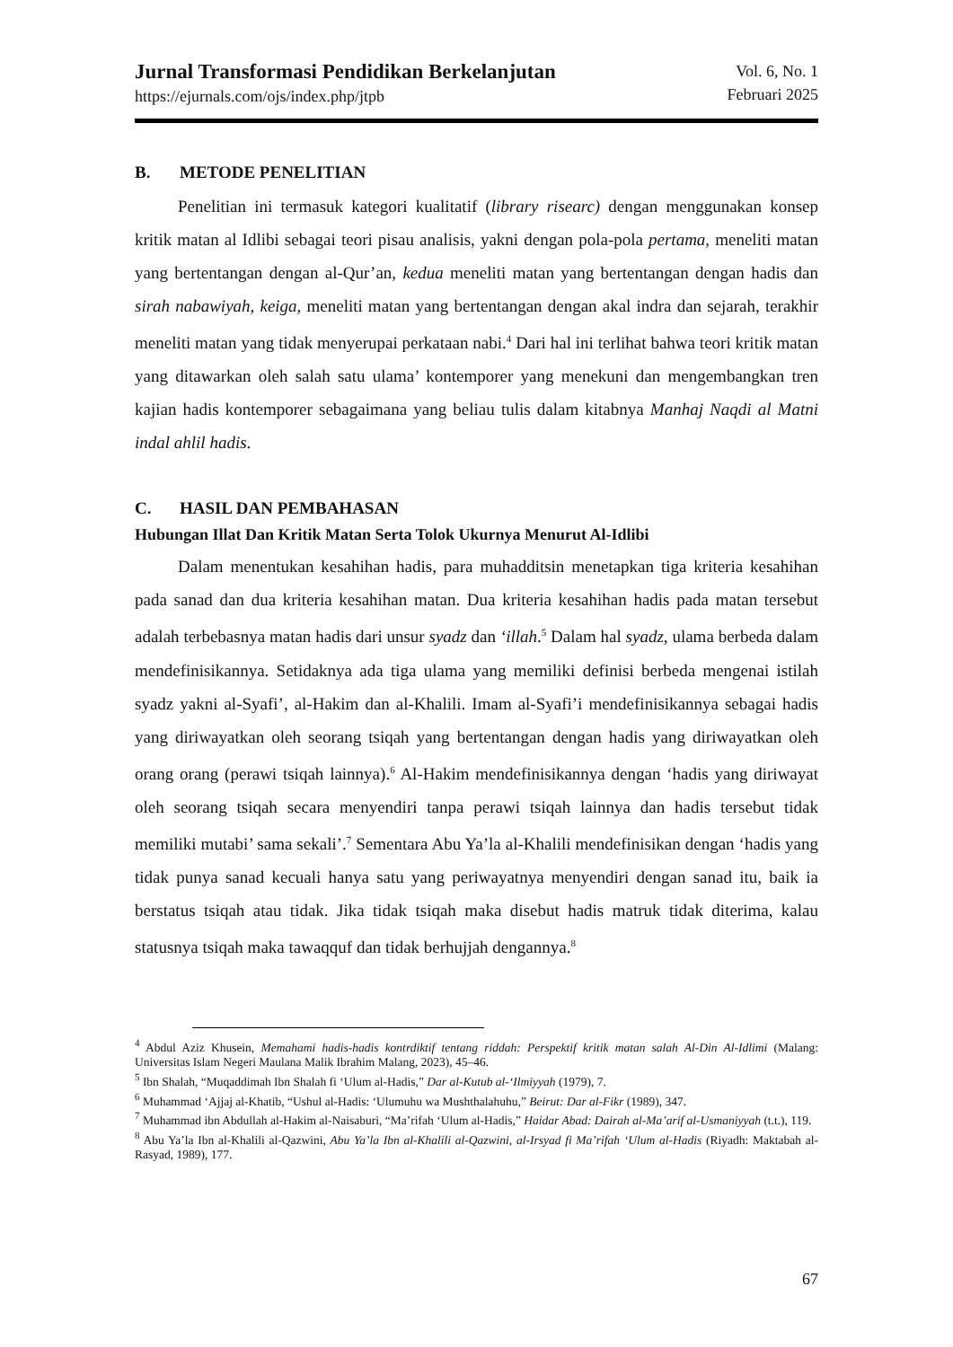Jurnal Transformasi Pendidikan Berkelanjutan
https://ejurnals.com/ojs/index.php/jtpb
Vol. 6, No. 1
Februari 2025
B. METODE PENELITIAN
Penelitian ini termasuk kategori kualitatif (library risearc) dengan menggunakan konsep kritik matan al Idlibi sebagai teori pisau analisis, yakni dengan pola-pola pertama, meneliti matan yang bertentangan dengan al-Qur’an, kedua meneliti matan yang bertentangan dengan hadis dan sirah nabawiyah, keiga, meneliti matan yang bertentangan dengan akal indra dan sejarah, terakhir meneliti matan yang tidak menyerupai perkataan nabi.<sup>4</sup> Dari hal ini terlihat bahwa teori kritik matan yang ditawarkan oleh salah satu ulama’ kontemporer yang menekuni dan mengembangkan tren kajian hadis kontemporer sebagaimana yang beliau tulis dalam kitabnya Manhaj Naqdi al Matni indal ahlil hadis.
C. HASIL DAN PEMBAHASAN
Hubungan Illat Dan Kritik Matan Serta Tolok Ukurnya Menurut Al-Idlibi
Dalam menentukan kesahihan hadis, para muhadditsin menetapkan tiga kriteria kesahihan pada sanad dan dua kriteria kesahihan matan. Dua kriteria kesahihan hadis pada matan tersebut adalah terbebasnya matan hadis dari unsur syadz dan ‘illah.<sup>5</sup> Dalam hal syadz, ulama berbeda dalam mendefinisikannya. Setidaknya ada tiga ulama yang memiliki definisi berbeda mengenai istilah syadz yakni al-Syafi’, al-Hakim dan al-Khalili. Imam al-Syafi’i mendefinisikannya sebagai hadis yang diriwayatkan oleh seorang tsiqah yang bertentangan dengan hadis yang diriwayatkan oleh orang orang (perawi tsiqah lainnya).<sup>6</sup> Al-Hakim mendefinisikannya dengan ‘hadis yang diriwayat oleh seorang tsiqah secara menyendiri tanpa perawi tsiqah lainnya dan hadis tersebut tidak memiliki mutabi’ sama sekali’.<sup>7</sup> Sementara Abu Ya’la al-Khalili mendefinisikan dengan ‘hadis yang tidak punya sanad kecuali hanya satu yang periwayatnya menyendiri dengan sanad itu, baik ia berstatus tsiqah atau tidak. Jika tidak tsiqah maka disebut hadis matruk tidak diterima, kalau statusnya tsiqah maka tawaqquf dan tidak berhujjah dengannya.<sup>8</sup>
<sup>4</sup> Abdul Aziz Khusein, Memahami hadis-hadis kontrdiktif tentang riddah: Perspektif kritik matan salah Al-Din Al-Idlimi (Malang: Universitas Islam Negeri Maulana Malik Ibrahim Malang, 2023), 45–46.
<sup>5</sup> Ibn Shalah, “Muqaddimah Ibn Shalah fi ‘Ulum al-Hadis,” Dar al-Kutub al-‘Ilmiyyah (1979), 7.
<sup>6</sup> Muhammad ‘Ajjaj al-Khatib, “Ushul al-Hadis: ‘Ulumuhu wa Mushthalahuhu,” Beirut: Dar al-Fikr (1989), 347.
<sup>7</sup> Muhammad ibn Abdullah al-Hakim al-Naisaburi, “Ma’rifah ‘Ulum al-Hadis,” Haidar Abad: Dairah al-Ma’arif al-Usmaniyyah (t.t.), 119.
<sup>8</sup> Abu Ya’la Ibn al-Khalili al-Qazwini, Abu Ya’la Ibn al-Khalili al-Qazwini, al-Irsyad fi Ma’rifah ‘Ulum al-Hadis (Riyadh: Maktabah al-Rasyad, 1989), 177.
67